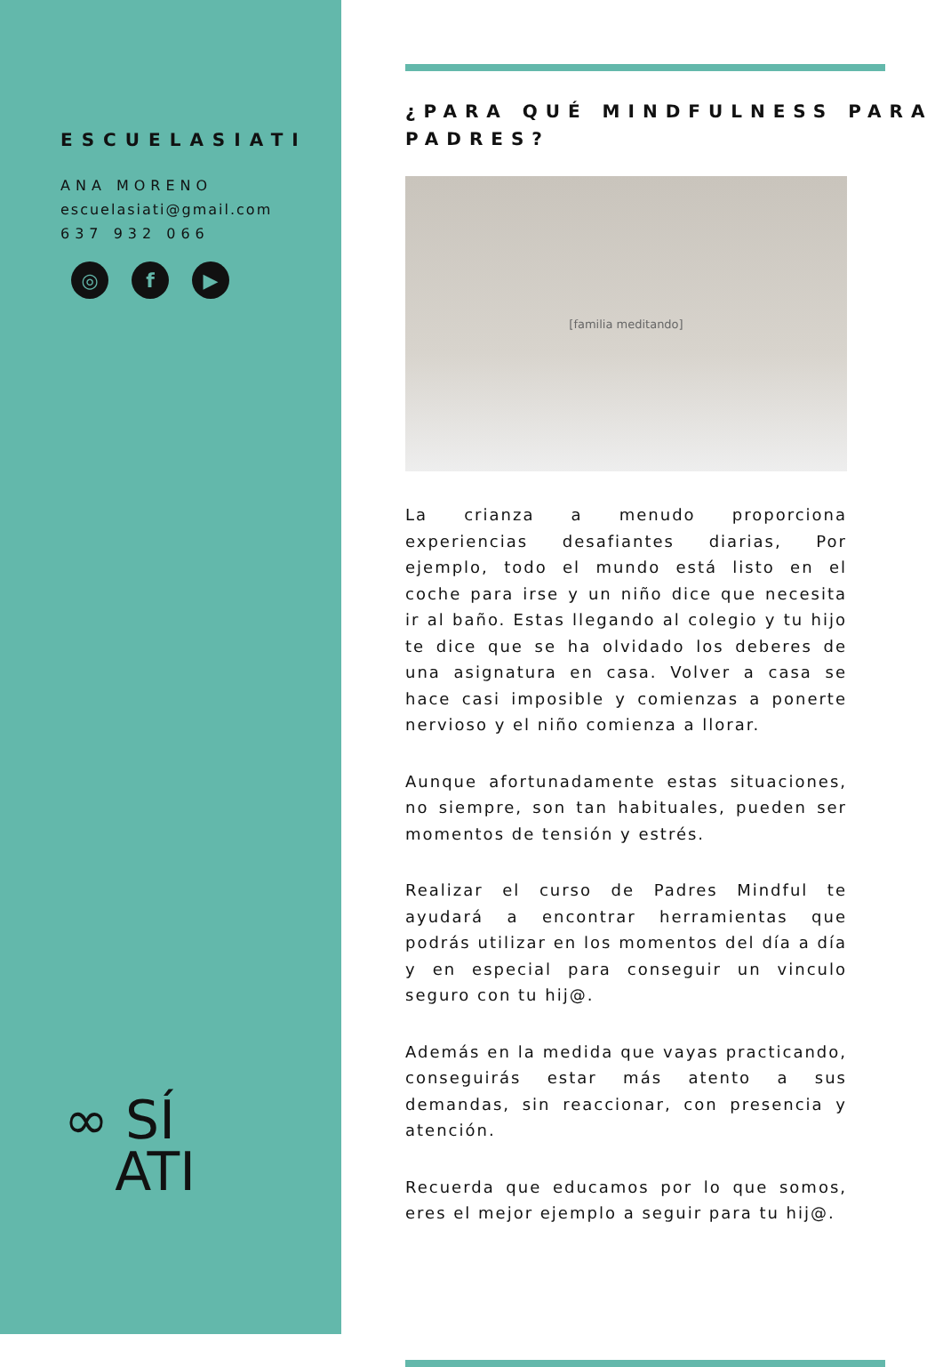ESCUELASIATI
ANA MORENO
escuelasiati@gmail.com
637 932 066
◎ f ▶
∞ SÍ
ATI
¿PARA QUÉ MINDFULNESS PARA PADRES?
[familia meditando]
La crianza a menudo proporciona experiencias desafiantes diarias, Por ejemplo, todo el mundo está listo en el coche para irse y un niño dice que necesita ir al baño. Estas llegando al colegio y tu hijo te dice que se ha olvidado los deberes de una asignatura en casa. Volver a casa se hace casi imposible y comienzas a ponerte nervioso y el niño comienza a llorar.
Aunque afortunadamente estas situaciones, no siempre, son tan habituales, pueden ser momentos de tensión y estrés.
Realizar el curso de Padres Mindful te ayudará a encontrar herramientas que podrás utilizar en los momentos del día a día y en especial para conseguir un vinculo seguro con tu hij@.
Además en la medida que vayas practicando, conseguirás estar más atento a sus demandas, sin reaccionar, con presencia y atención.
Recuerda que educamos por lo que somos, eres el mejor ejemplo a seguir para tu hij@.